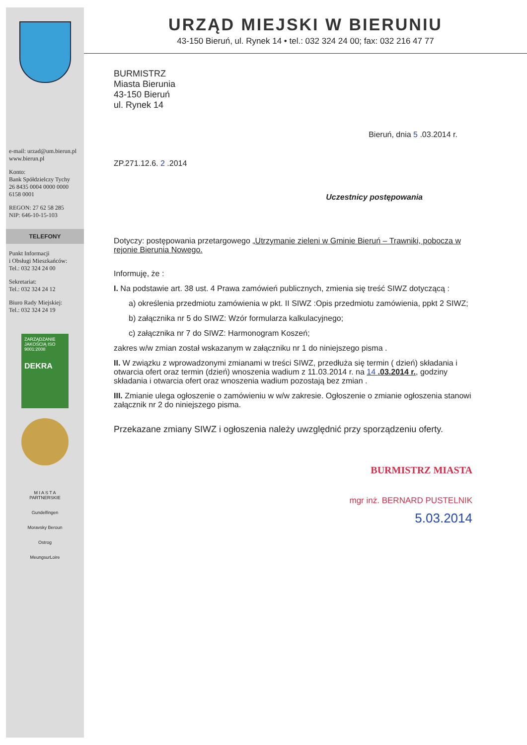e-mail: urzad@um.bierun.pl
www.bierun.pl
Konto:
Bank Spółdzielczy Tychy
26 8435 0004 0000 0000 6158 0001
REGON: 27 62 58 285
NIP: 646-10-15-103
TELEFONY
Punkt Informacji
i Obsługi Mieszkańców:
Tel.: 032 324 24 00
Sekretariat:
Tel.: 032 324 24 12
Biuro Rady Miejskiej:
Tel.: 032 324 24 19
ZARZĄDZANIE JAKOŚCIĄ ISO 9001:2008
DEKRA
M I A S T A
PARTNERSKIE
Gundelfingen
Moravsky Beroun
Ostrog
MeungsurLoire
URZĄD MIEJSKI W BIERUNIU
43-150 Bieruń, ul. Rynek 14 • tel.: 032 324 24 00; fax: 032 216 47 77
BURMISTRZ
Miasta Bierunia
43-150 Bieruń
ul. Rynek 14
Bieruń, dnia 5 .03.2014 r.
ZP.271.12.6. 2 .2014
Uczestnicy postępowania
Dotyczy: postępowania przetargowego „Utrzymanie zieleni w Gminie Bieruń – Trawniki, pobocza w rejonie Bierunia Nowego.
Informuję, że :
I. Na podstawie art. 38 ust. 4 Prawa zamówień publicznych, zmienia się treść SIWZ dotyczącą :
a) określenia przedmiotu zamówienia w pkt. II SIWZ :Opis przedmiotu zamówienia, ppkt 2 SIWZ;
b) załącznika nr 5 do SIWZ: Wzór formularza kalkulacyjnego;
c) załącznika nr 7 do SIWZ: Harmonogram Koszeń;
zakres w/w zmian został wskazanym w załączniku nr 1 do niniejszego pisma .
II. W związku z wprowadzonymi zmianami w treści SIWZ, przedłuża się termin ( dzień) składania i otwarcia ofert oraz termin (dzień) wnoszenia wadium z 11.03.2014 r. na 14 .03.2014 r., godziny składania i otwarcia ofert oraz wnoszenia wadium pozostają bez zmian .
III. Zmianie ulega ogłoszenie o zamówieniu w w/w zakresie. Ogłoszenie o zmianie ogłoszenia stanowi załącznik nr 2 do niniejszego pisma.
Przekazane zmiany SIWZ i ogłoszenia należy uwzględnić przy sporządzeniu oferty.
BURMISTRZ MIASTA
mgr inż. BERNARD PUSTELNIK
5.03.2014